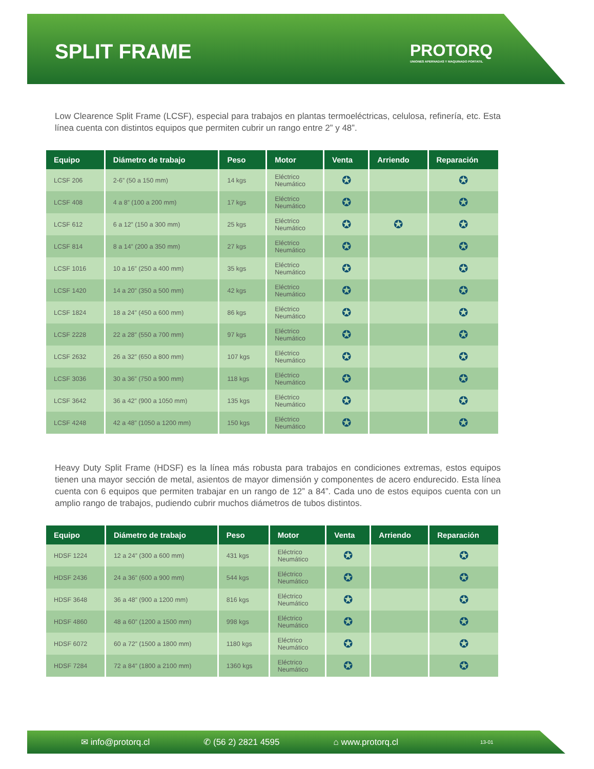SPLIT FRAME
PROTORQ
UNIONES APERNADAS Y MAQUINADO PORTATIL
Low Clearence Split Frame (LCSF), especial para trabajos en plantas termoeléctricas, celulosa, refinería, etc. Esta línea cuenta con distintos equipos que permiten cubrir un rango entre 2” y 48”.
| Equipo | Diámetro de trabajo | Peso | Motor | Venta | Arriendo | Reparación |
| --- | --- | --- | --- | --- | --- | --- |
| LCSF 206 | 2-6” (50 a 150 mm) | 14 kgs | Eléctrico Neumático | ✪ | | ✪ |
| LCSF 408 | 4 a 8” (100 a 200 mm) | 17 kgs | Eléctrico Neumático | ✪ | | ✪ |
| LCSF 612 | 6 a 12” (150 a 300 mm) | 25 kgs | Eléctrico Neumático | ✪ | ✪ | ✪ |
| LCSF 814 | 8 a 14” (200 a 350 mm) | 27 kgs | Eléctrico Neumático | ✪ | | ✪ |
| LCSF 1016 | 10 a 16” (250 a 400 mm) | 35 kgs | Eléctrico Neumático | ✪ | | ✪ |
| LCSF 1420 | 14 a 20” (350 a 500 mm) | 42 kgs | Eléctrico Neumático | ✪ | | ✪ |
| LCSF 1824 | 18 a 24” (450 a 600 mm) | 86 kgs | Eléctrico Neumático | ✪ | | ✪ |
| LCSF 2228 | 22 a 28” (550 a 700 mm) | 97 kgs | Eléctrico Neumático | ✪ | | ✪ |
| LCSF 2632 | 26 a 32” (650 a 800 mm) | 107 kgs | Eléctrico Neumático | ✪ | | ✪ |
| LCSF 3036 | 30 a 36” (750 a 900 mm) | 118 kgs | Eléctrico Neumático | ✪ | | ✪ |
| LCSF 3642 | 36 a 42” (900 a 1050 mm) | 135 kgs | Eléctrico Neumático | ✪ | | ✪ |
| LCSF 4248 | 42 a 48” (1050 a 1200 mm) | 150 kgs | Eléctrico Neumático | ✪ | | ✪ |
Heavy Duty Split Frame (HDSF) es la línea más robusta para trabajos en condiciones extremas, estos equipos tienen una mayor sección de metal, asientos de mayor dimensión y componentes de acero endurecido. Esta línea cuenta con 6 equipos que permiten trabajar en un rango de 12” a 84”. Cada uno de estos equipos cuenta con un amplio rango de trabajos, pudiendo cubrir muchos diámetros de tubos distintos.
| Equipo | Diámetro de trabajo | Peso | Motor | Venta | Arriendo | Reparación |
| --- | --- | --- | --- | --- | --- | --- |
| HDSF 1224 | 12 a 24” (300 a 600 mm) | 431 kgs | Eléctrico Neumático | ✪ | | ✪ |
| HDSF 2436 | 24 a 36” (600 a 900 mm) | 544 kgs | Eléctrico Neumático | ✪ | | ✪ |
| HDSF 3648 | 36 a 48” (900 a 1200 mm) | 816 kgs | Eléctrico Neumático | ✪ | | ✪ |
| HDSF 4860 | 48 a 60” (1200 a 1500 mm) | 998 kgs | Eléctrico Neumático | ✪ | | ✪ |
| HDSF 6072 | 60 a 72” (1500 a 1800 mm) | 1180 kgs | Eléctrico Neumático | ✪ | | ✪ |
| HDSF 7284 | 72 a 84” (1800 a 2100 mm) | 1360 kgs | Eléctrico Neumático | ✪ | | ✪ |
✉ info@protorq.cl ✆ (56 2) 2821 4595 ⌂ www.protorq.cl 13-01